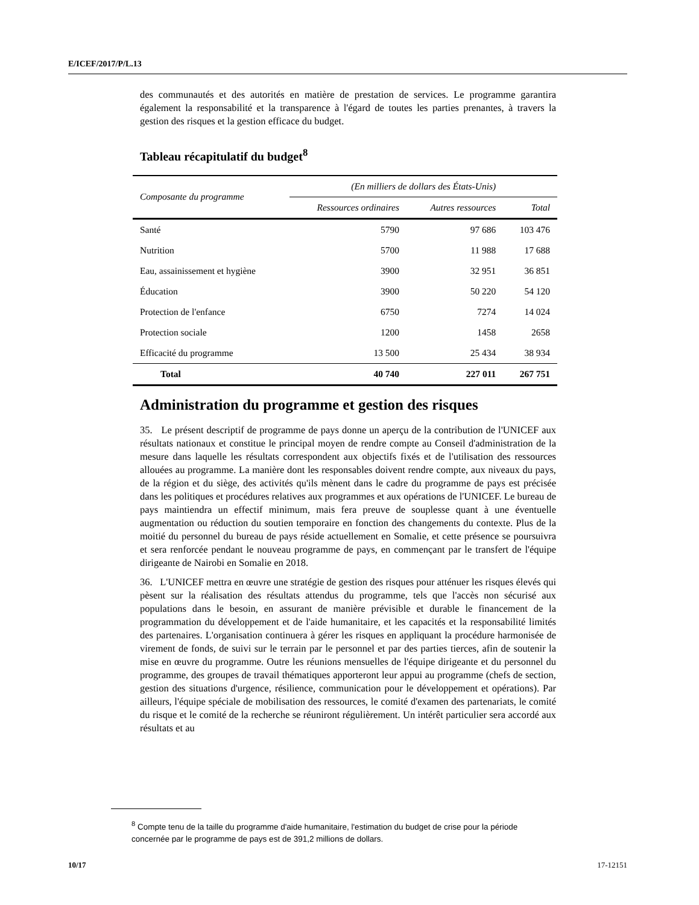E/ICEF/2017/P/L.13
des communautés et des autorités en matière de prestation de services. Le programme garantira également la responsabilité et la transparence à l'égard de toutes les parties prenantes, à travers la gestion des risques et la gestion efficace du budget.
Tableau récapitulatif du budget<sup>8</sup>
| Composante du programme | (En milliers de dollars des États-Unis) | | |
| --- | --- | --- | --- |
| | Ressources ordinaires | Autres ressources | Total |
| Santé | 5790 | 97 686 | 103 476 |
| Nutrition | 5700 | 11 988 | 17 688 |
| Eau, assainissement et hygiène | 3900 | 32 951 | 36 851 |
| Éducation | 3900 | 50 220 | 54 120 |
| Protection de l'enfance | 6750 | 7274 | 14 024 |
| Protection sociale | 1200 | 1458 | 2658 |
| Efficacité du programme | 13 500 | 25 434 | 38 934 |
| Total | 40 740 | 227 011 | 267 751 |
Administration du programme et gestion des risques
35. Le présent descriptif de programme de pays donne un aperçu de la contribution de l'UNICEF aux résultats nationaux et constitue le principal moyen de rendre compte au Conseil d'administration de la mesure dans laquelle les résultats correspondent aux objectifs fixés et de l'utilisation des ressources allouées au programme. La manière dont les responsables doivent rendre compte, aux niveaux du pays, de la région et du siège, des activités qu'ils mènent dans le cadre du programme de pays est précisée dans les politiques et procédures relatives aux programmes et aux opérations de l'UNICEF. Le bureau de pays maintiendra un effectif minimum, mais fera preuve de souplesse quant à une éventuelle augmentation ou réduction du soutien temporaire en fonction des changements du contexte. Plus de la moitié du personnel du bureau de pays réside actuellement en Somalie, et cette présence se poursuivra et sera renforcée pendant le nouveau programme de pays, en commençant par le transfert de l'équipe dirigeante de Nairobi en Somalie en 2018.
36. L'UNICEF mettra en œuvre une stratégie de gestion des risques pour atténuer les risques élevés qui pèsent sur la réalisation des résultats attendus du programme, tels que l'accès non sécurisé aux populations dans le besoin, en assurant de manière prévisible et durable le financement de la programmation du développement et de l'aide humanitaire, et les capacités et la responsabilité limités des partenaires. L'organisation continuera à gérer les risques en appliquant la procédure harmonisée de virement de fonds, de suivi sur le terrain par le personnel et par des parties tierces, afin de soutenir la mise en œuvre du programme. Outre les réunions mensuelles de l'équipe dirigeante et du personnel du programme, des groupes de travail thématiques apporteront leur appui au programme (chefs de section, gestion des situations d'urgence, résilience, communication pour le développement et opérations). Par ailleurs, l'équipe spéciale de mobilisation des ressources, le comité d'examen des partenariats, le comité du risque et le comité de la recherche se réuniront régulièrement. Un intérêt particulier sera accordé aux résultats et au
<sup>8</sup> Compte tenu de la taille du programme d'aide humanitaire, l'estimation du budget de crise pour la période concernée par le programme de pays est de 391,2 millions de dollars.
10/17 17-12151